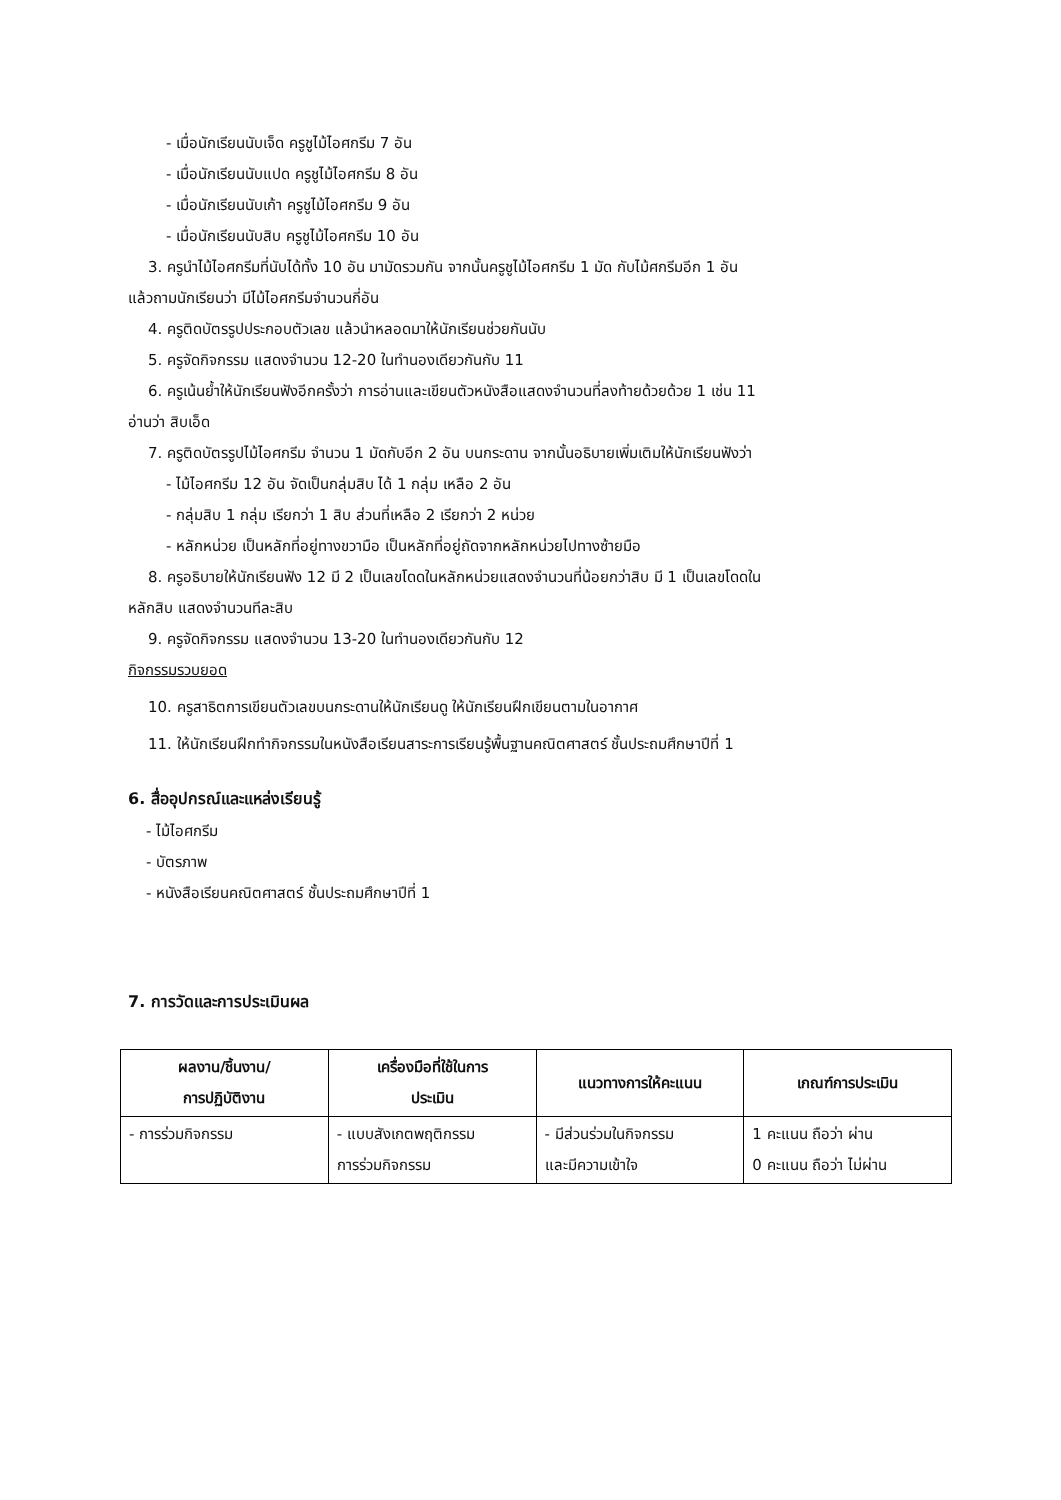- เมื่อนักเรียนนับเจ็ด ครูชูไม้ไอศกรีม 7 อัน
- เมื่อนักเรียนนับแปด ครูชูไม้ไอศกรีม 8 อัน
- เมื่อนักเรียนนับเก้า ครูชูไม้ไอศกรีม 9 อัน
- เมื่อนักเรียนนับสิบ ครูชูไม้ไอศกรีม 10 อัน
3. ครูนำไม้ไอศกรีมที่นับได้ทั้ง 10 อัน มามัดรวมกัน จากนั้นครูชูไม้ไอศกรีม 1 มัด กับไม้ศกรีมอีก 1 อัน
แล้วถามนักเรียนว่า มีไม้ไอศกรีมจำนวนกี่อัน
4. ครูติดบัตรรูปประกอบตัวเลข แล้วนำหลอดมาให้นักเรียนช่วยกันนับ
5. ครูจัดกิจกรรม แสดงจำนวน 12-20 ในทำนองเดียวกันกับ 11
6. ครูเน้นย้ำให้นักเรียนฟังอีกครั้งว่า การอ่านและเขียนตัวหนังสือแสดงจำนวนที่ลงท้ายด้วยด้วย 1 เช่น 11
อ่านว่า สิบเอ็ด
7. ครูติดบัตรรูปไม้ไอศกรีม จำนวน 1 มัดกับอีก 2 อัน บนกระดาน จากนั้นอธิบายเพิ่มเติมให้นักเรียนฟังว่า
- ไม้ไอศกรีม 12 อัน จัดเป็นกลุ่มสิบ ได้ 1 กลุ่ม เหลือ 2 อัน
- กลุ่มสิบ 1 กลุ่ม เรียกว่า 1 สิบ ส่วนที่เหลือ 2 เรียกว่า 2 หน่วย
- หลักหน่วย เป็นหลักที่อยู่ทางขวามือ เป็นหลักที่อยู่ถัดจากหลักหน่วยไปทางซ้ายมือ
8. ครูอธิบายให้นักเรียนฟัง 12 มี 2 เป็นเลขโดดในหลักหน่วยแสดงจำนวนที่น้อยกว่าสิบ มี 1 เป็นเลขโดดใน
หลักสิบ แสดงจำนวนทีละสิบ
9. ครูจัดกิจกรรม แสดงจำนวน 13-20 ในทำนองเดียวกันกับ 12
กิจกรรมรวบยอด
10. ครูสาธิตการเขียนตัวเลขบนกระดานให้นักเรียนดู ให้นักเรียนฝึกเขียนตามในอากาศ
11. ให้นักเรียนฝึกทำกิจกรรมในหนังสือเรียนสาระการเรียนรู้พื้นฐานคณิตศาสตร์ ชั้นประถมศึกษาปีที่ 1
6. สื่ออุปกรณ์และแหล่งเรียนรู้
- ไม้ไอศกรีม
- บัตรภาพ
- หนังสือเรียนคณิตศาสตร์ ชั้นประถมศึกษาปีที่ 1
7. การวัดและการประเมินผล
| ผลงาน/ชิ้นงาน/ การปฏิบัติงาน | เครื่องมือที่ใช้ในการ ประเมิน | แนวทางการให้คะแนน | เกณฑ์การประเมิน |
| --- | --- | --- | --- |
| - การร่วมกิจกรรม | - แบบสังเกตพฤติกรรม การร่วมกิจกรรม | - มีส่วนร่วมในกิจกรรม และมีความเข้าใจ | 1 คะแนน ถือว่า ผ่าน 0 คะแนน ถือว่า ไม่ผ่าน |